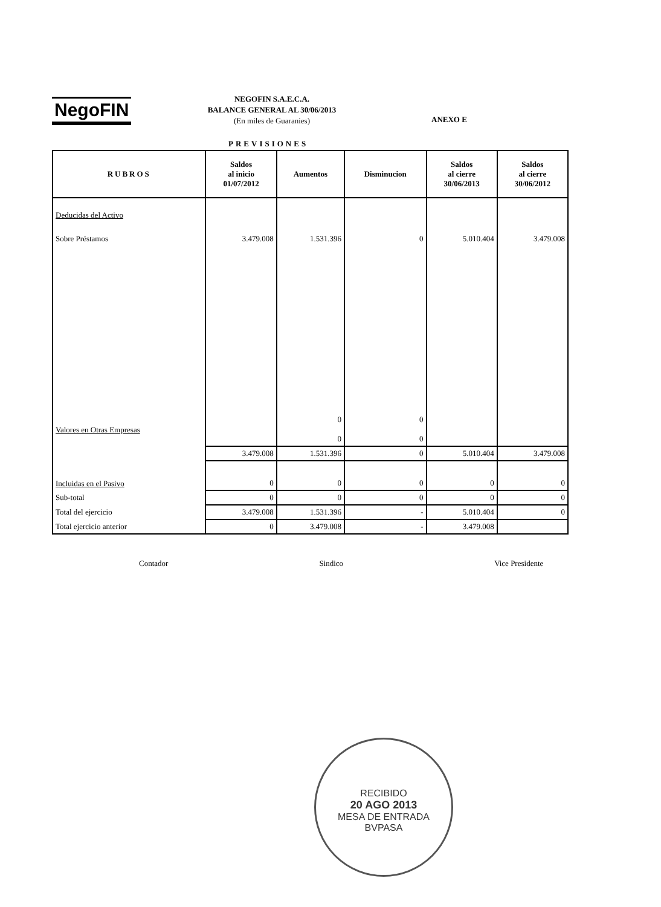NegoFIN
NEGOFIN S.A.E.C.A.
BALANCE GENERAL AL 30/06/2013
(En miles de Guaranies)
ANEXO E
PREVISIONES
| RUBROS | Saldos al inicio 01/07/2012 | Aumentos | Disminucion | Saldos al cierre 30/06/2013 | Saldos al cierre 30/06/2012 |
| --- | --- | --- | --- | --- | --- |
| Deducidas del Activo | | | | | |
| Sobre Préstamos | 3.479.008 | 1.531.396 | 0 | 5.010.404 | 3.479.008 |
| Valores en Otras Empresas | | 0 0 | 0 0 | | |
| | 3.479.008 | 1.531.396 | 0 | 5.010.404 | 3.479.008 |
| Incluidas en el Pasivo | 0 | 0 | 0 | 0 | 0 |
| Sub-total | 0 | 0 | 0 | 0 | 0 |
| Total del ejercicio | 3.479.008 | 1.531.396 | - | 5.010.404 | 0 |
| Total ejercicio anterior | 0 | 3.479.008 | - | 3.479.008 | |
Contador Sindico Vice Presidente
RECIBIDO
20 AGO 2013
MESA DE ENTRADA
BVPASA